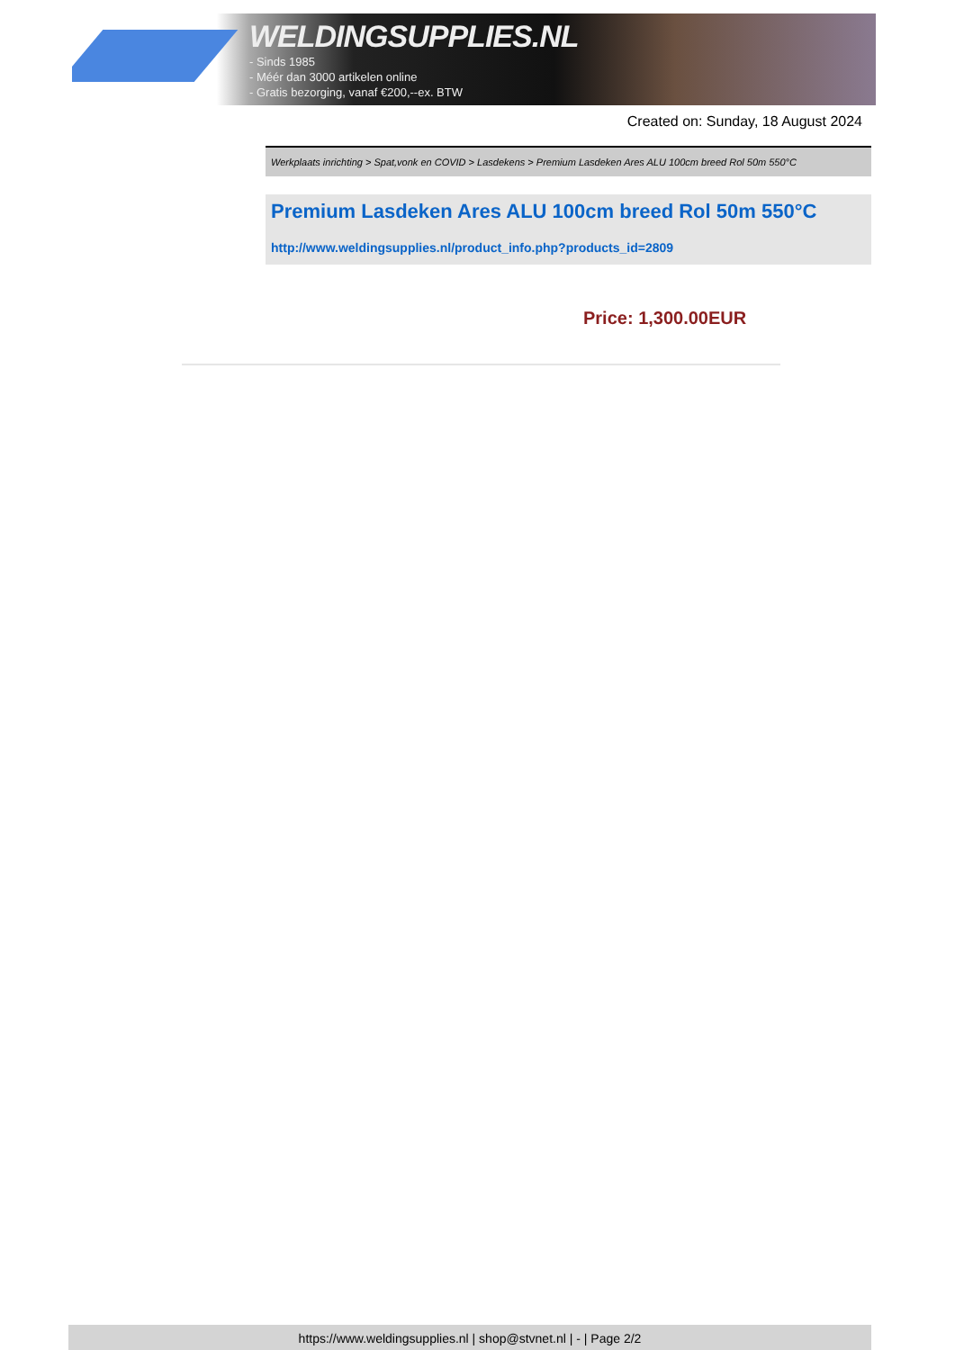WELDINGSUPPLIES.NL
- Sinds 1985
- Méér dan 3000 artikelen online
- Gratis bezorging, vanaf €200,--ex. BTW
Created on: Sunday, 18 August 2024
Werkplaats inrichting > Spat,vonk en COVID > Lasdekens > Premium Lasdeken Ares ALU 100cm breed Rol 50m 550°C
Premium Lasdeken Ares ALU 100cm breed Rol 50m 550°C
http://www.weldingsupplies.nl/product_info.php?products_id=2809
Price: 1,300.00EUR
https://www.weldingsupplies.nl | shop@stvnet.nl | - | Page 2/2